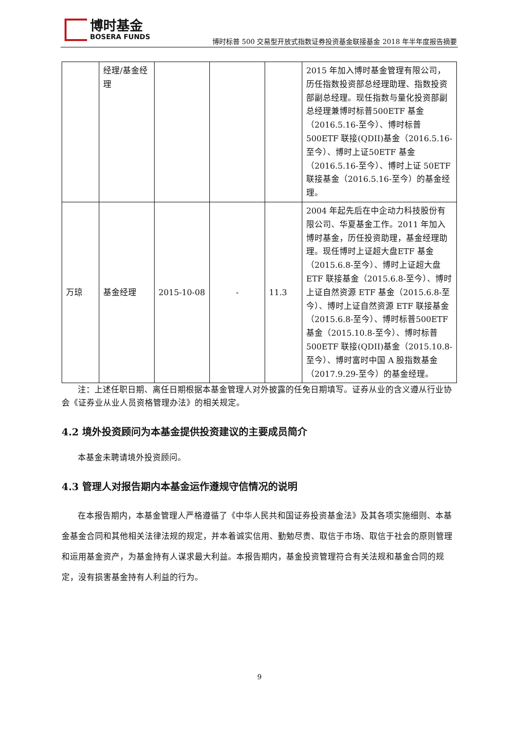博时基金
BOSERA FUNDS
博时标普 500 交易型开放式指数证券投资基金联接基金 2018 年半年度报告摘要
| | 经理/基金经理 | | | | 2015 年加入博时基金管理有限公司，历任指数投资部总经理助理、指数投资部副总经理。现任指数与量化投资部副总经理兼博时标普500ETF 基金（2016.5.16-至今）、博时标普 500ETF 联接(QDII)基金（2016.5.16-至今）、博时上证50ETF 基金（2016.5.16-至今）、博时上证 50ETF 联接基金（2016.5.16-至今）的基金经理。 |
| 万琼 | 基金经理 | 2015-10-08 | - | 11.3 | 2004 年起先后在中企动力科技股份有限公司、华夏基金工作。2011 年加入博时基金，历任投资助理，基金经理助理。现任博时上证超大盘ETF 基金（2015.6.8-至今）、博时上证超大盘 ETF 联接基金（2015.6.8-至今）、博时上证自然资源 ETF 基金（2015.6.8-至今）、博时上证自然资源 ETF 联接基金（2015.6.8-至今）、博时标普500ETF 基金（2015.10.8-至今）、博时标普 500ETF 联接(QDII)基金（2015.10.8-至今）、博时富时中国 A 股指数基金（2017.9.29-至今）的基金经理。 |
注：上述任职日期、离任日期根据本基金管理人对外披露的任免日期填写。证券从业的含义遵从行业协会《证券业从业人员资格管理办法》的相关规定。
4.2 境外投资顾问为本基金提供投资建议的主要成员简介
本基金未聘请境外投资顾问。
4.3 管理人对报告期内本基金运作遵规守信情况的说明
在本报告期内，本基金管理人严格遵循了《中华人民共和国证券投资基金法》及其各项实施细则、本基金基金合同和其他相关法律法规的规定，并本着诚实信用、勤勉尽责、取信于市场、取信于社会的原则管理和运用基金资产，为基金持有人谋求最大利益。本报告期内，基金投资管理符合有关法规和基金合同的规定，没有损害基金持有人利益的行为。
9